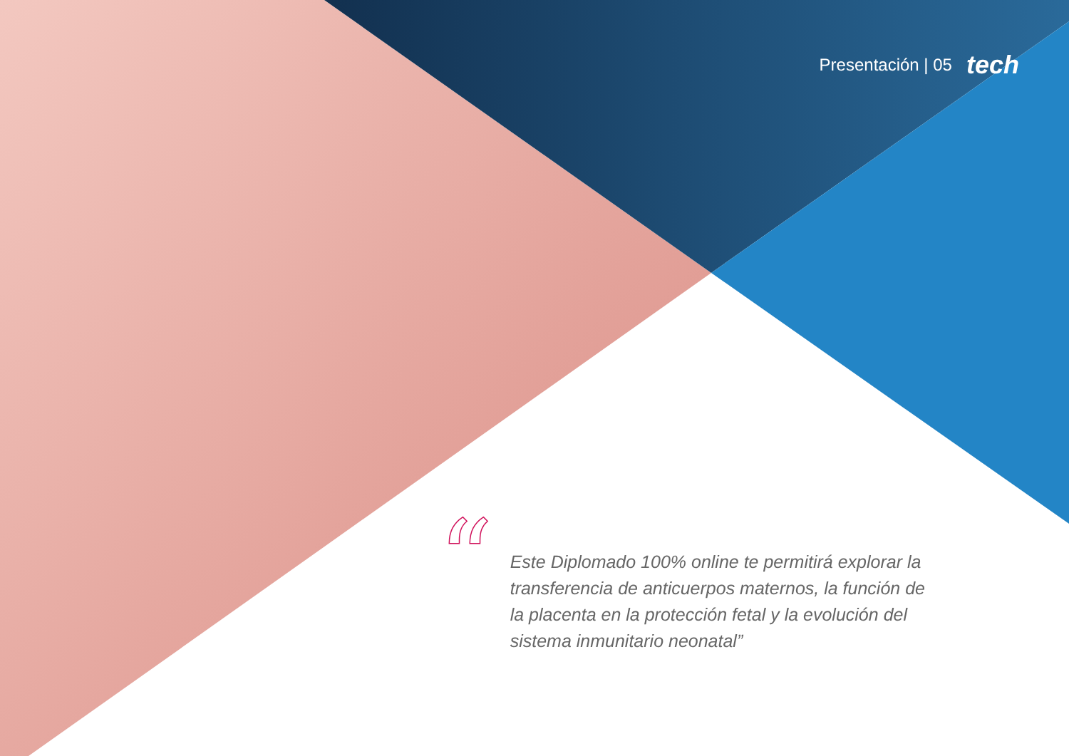Presentación | 05 tech
“
Este Diplomado 100% online te permitirá explorar la transferencia de anticuerpos maternos, la función de la placenta en la protección fetal y la evolución del sistema inmunitario neonatal”